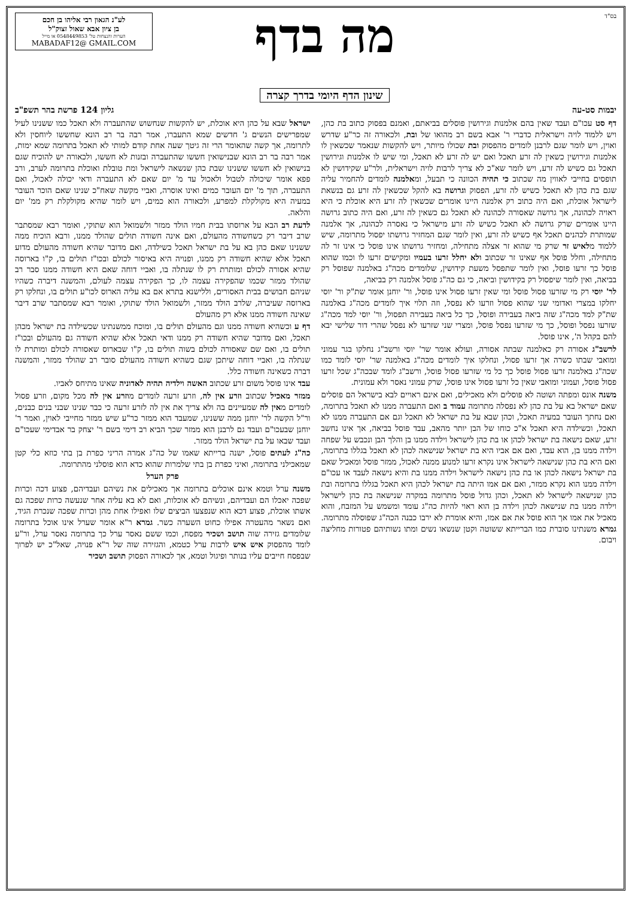בס"ד
מה בדף
שינון הדף היומי בדרך קצרה
לע"נ הגאון רבי אליהו בן חכם
בן ציון אבא שאול זצוק"ל
הערות והנצחות טל' 0548449853 או מייל
MABADAF12@ GMAIL.COM
יבמות סט-עה גליון 124 פרשת בהר תשפ"ב
דף סט עכו"ם ועבד שאין בהם אלמנות וגירושין פוסלים בביאתם, ואמנם בפסוק כתוב בת כהן, ויש ללמוד לויה וישראלית כדברי ר' אבא בשם רב מהואו של ובת, ולכאורה זה כר"ע שדרש ואוין, ויש לומר שגם לרבנן לומדים מהפסוק ובת שכולו מיותר, ויש להקשות שנאמר שכשאין לו אלמנות וגירושין כשאין לה זרע תאכל ואם יש לה זרע לא תאכל, ומי שיש לו אלמנות וגירושין תאכל גם כשיש לה זרע, ויש לומר שא"כ לא צריך לרבות לויה וישראלית, ולר"ע שקידושין לא תופסים בחייבי לאווין מה שכתוב כי תהיה הכוונה כי תבעל, ומאלמנה לומדים להחמיר עליה שגם בת כהן לא תאכל כשיש לה זרע, הפסוק וגרושה בא להקל שכשאין לה זרע גם בנשאת לישראל אוכלת, ואם היה כתוב רק אלמנה היינו אומרים שכשאין לה זרע היא אוכלת כי היא ראויה לכהונה, אך גרושה שאסורה לכהונה לא תאכל גם כשאין לה זרע, ואם היה כתוב גרושה היינו אומרים שרק גרושה לא תאכל כשיש לה זרע מישראל כי נאסרה לכהונה, אך אלמנה שמותרת לכהנים תאכל אף כשיש לה זרע, ואין לומר שגם המחזיר גרושתו יפסול מתרומה, שיש ללמוד מלאיש זר שרק מי שהוא זר אצלה מתחילה, ומחזיר גרושתו אינו פוסל כי אינו זר לה מתחילה, וחלל פוסל אף שאינו זר שכתוב ולא יחלל זרעו בעמיו ומקישים זרעו לו וכמו שהוא פוסל כך זרעו פוסל, ואין לומר שתפסל משעת קידושין, שלומדים מכה"ג באלמנה שפוסל רק בביאה, ואין לומר שיפסול רק בקידושין וביאה, כי גם כה"ג פוסל אלמנה רק בביאה,
לר' יוסי רק מי שזרעו פסול פוסל ומי שאין זרעו פסול אינו פוסל, ור' יוחנן אומר שת"ק ור' יוסי יחלקו במצרי ואדומי שני שהוא פסול וזרעו לא נפסל, וזה תלוי איך לומדים מכה"ג באלמנה שת"ק למד מכה"ג שזה ביאה בעבירה ופוסל, כך כל ביאה בעבירה תפסול, ור' יוסי למד מכה"ג שזרעו נפסל ופוסל, כך מי שזרעו נפסל פוסל, ומצרי שני שזרעו לא נפסל שהרי דור שלישי יבא להם בקהל ה', אינו פוסל.
לרשב"ג אסורה רק כאלמנה שבתה אסורה, ועולא אומר שר' יוסי ורשב"ג נחלקו בגר עמוני ומואבי שבתו כשרה אך זרעו פסול, ונחלקו איך לומדים מכה"ג באלמנה שר' יוסי לומד כמו שכה"ג באלמנה זרעו פסול פוסל כך כל מי שזרעו פסול פוסל, ורשב"ג לומד שבכה"ג שכל זרעו פסול פוסל, ועמוני ומואבי שאין כל זרעו פסול אינו פוסל, שרק עמוני נאסר ולא עמונית.
משנה אונס ומפתה ושוטה לא פוסלים ולא מאכילים, ואם אינם ראויים לבא בישראל הם פוסלים שאם ישראל בא על בת כהן לא נפסלה מתרומה עמוד ב ואם התעברה ממנו לא תאכל בתרומה, ואם נחתך העובר במעיה תאכל, וכהן שבא על בת ישראל לא תאכל וגם אם התעברה ממנו לא תאכל, וכשילדה היא תאכל א"כ כוחו של הבן יותר מהאב, עבד פוסל בביאה, אך אינו נחשב זרע, שאם נישאה בת ישראל לכהן או בת כהן לישראל וילדה ממנו בן והלך הבן ונכבש על שפחה וילדה ממנו בן, הוא עבד, ואם אם אביו היא בת ישראל שנישאה לכהן לא תאכל בגללו בתרומה, ואם היא בת כהן שנישאה לישראל אינו נקרא זרעו למנוע ממנה לאכול, ממזר פוסל ומאכיל שאם בת ישראל נישאה לכהן או בת כהן נישאה לישראל וילדה ממנו בת והיא נישאה לעבד או עכו"ם וילדה ממנו הוא נקרא ממזר, ואם אם אמו היתה בת ישראל לכהן היא תאכל בגללו בתרומה ובת כהן שנישאה לישראל לא תאכל, וכהן גדול פוסל מתרומה במקרה שנישאה בת כהן לישראל וילדה ממנו בת שנישאה לכהן וילדה בן הוא ראוי להיות כה"ג עומד ומשמש על המזבח, והוא מאכיל את אמו אך הוא פוסל את אם אמו, והיא אומרת לא ירבו כבנה הכה"ג שפוסלה מתרומה. גמרא משנתינו סוברת כמו הברייתא ששוטה וקטן שנשאו נשים ומתו נשותיהם פטורות מחליצה ויבום.
ישראל שבא על כהן היא אוכלת, יש להקשות שנחשוש שהתעברה ולא תאכל כמו ששנינו לעיל שמפרישים הנשים ג' חדשים שמא התעברו, אמר רבה בר רב הונא שחששו ליוחסין ולא לתרומה, אך קשה שהאומר הרי זה גיטך שעה אחת קודם למותי לא תאכל בתרומה שמא ימות, אמר רבה בר רב הונא שבנישואין חששו שהתעברה ובזנות לא חששו, ולכאורה יש להוכיח שגם בנישואין לא חששו ששנינו שבת כהן שנשאה לישראל ומת טובלת ואוכלת בתרומה לערב, ורב פפא אומר שיכולה לטבול ולאכול עד מ' יום שאם לא התעברה ודאי יכולה לאכול, ואם התעברה, תוך מ' יום העובר כמים ואינו אוסרה, ואביי מקשה שאח"כ שנינו שאם הוכר העובר במעיה היא מקולקלת למפרע, ולכאורה הוא כמים, ויש לומר שהיא מקולקלת רק ממ' יום והלאה.
לדעת רב הבא על ארוסתו בבית חמיו הולד ממזר ולשמואל הוא שתוקי, ואומר רבא שמסתבר שרב דיבר רק כשחשודה מהעולם, ואם אינה חשודה תולים שהולד ממנו, ורבא הוכיח ממה ששנינו שאם כהן בא על בת ישראל תאכל כשילדה, ואם מדובר שהיא חשודה מהעולם מדוע תאכל אלא שהיא חשודה רק ממנו, ופנויה היא באיסור לכולם ובכו"ז תולים בו, ק"ו בארוסה שהיא אסורה לכולם ומותרת רק לו שנתלה בו, ואביי דוחה שאם היא חשודה ממנו סבר רב שהולד ממזר שכמו שהפקירה עצמה לו, כך הפקירה עצמה לעולם, והמשנה דיברה כשהיו שניהם חבושים בבית האסורים, וללישנא בתרא אם בא עליה הארוס לכו"ע תולים בו, ונחלקו רק בארוסה שעיברה, שלרב הולד ממזר, ולשמואל הולד שתוקי, ואומר רבא שמסתבר שרב דיבר שאינה חשודה ממנו אלא רק מהעולם
דף ע וכשהיא חשודה ממנו וגם מהעולם תולים בו, ומוכח ממשנתינו שכשילדה בת ישראל מכהן תאכל, ואם מדובר שהיא חשודה רק ממנו ודאי תאכל אלא שהיא חשודה גם מהעולם ובכו"ז תולים בו, ואם שם שאסורה לכולם בשוה תולים בו, ק"ו שבארוס שאסורה לכולם ומותרת לו שנתלה בו, ואביי דוחה שיתכן שגם כשהיא חשודה מהעולם סובר רב שהולד ממזר, והמשנה דברה כשאינה חשודה כלל.
עבד אינו פוסל משום זרע שכתוב האשה וילדיה תהיה לאדוניה שאינו מתיחס לאביו.
ממזר מאכיל שכתוב וזרע אין לה, וזרע זרעה לומדים מוזרע אין לה מכל מקום, וזרע פסול לומדים מאין לה שמעיינים בה ולא צריך את אין לה לזרע זרעה כי כבר שנינו שבני בנים כבנים, ור"ל הקשה לר' יוחנן ממה ששנינו, שמעבד הוא ממזר כר"ע שיש ממזר מחייבי לאוין, ואמר ר' יוחנן שבעכו"ם ועבד גם לרבנן הוא ממזר שכך הביא רב דימי בשם ר' יצחק בר אבדימי שעכו"ם ועבד שבאו על בת ישראל הולד ממזר.
כה"ג לעתים פוסל, ישנה ברייתא שאמו של כה"ג אמרה הריני כפרת בן בתי כוזא כלי קטן שמאכילני בתרומה, ואיני כפרת בן בתי שלמרות שהוא כדא הוא פוסלני מהתרומה.
פרק הערל
משנה ערל וטמא אינם אוכלים בתרומה אך מאכילים את נשיהם ועבדיהם, פצוע דכה וכרות שפכה יאכלו הם ועבדיהם, ונשיהם לא אוכלות, ואם לא בא עליה אחר שנעשה כרות שפכה גם אשתו אוכלת, פצוע דכא הוא שנפצעו הביצים שלו ואפילו אחת מהן וכרות שפכה שנכרת הגיד, ואם נשאר מהעטרה אפילו כחוט השערה כשר. גמרא ר"א אומר שערל אינו אוכל בתרומה שלומדים גזירה שוה תושב ושכיר מפסח, וכמו ששם נאסר ערל כך בתרומה נאסר ערל, ור"ע לומד מהפסוק איש איש לרבות ערל כטמא, והגזירה שוה של ר"א פנויה, שאל"כ יש לפרוך שבפסח חייבים עליו בנותר ופיגול וטמא, אך לכאורה הפסוק תושב ושכיר